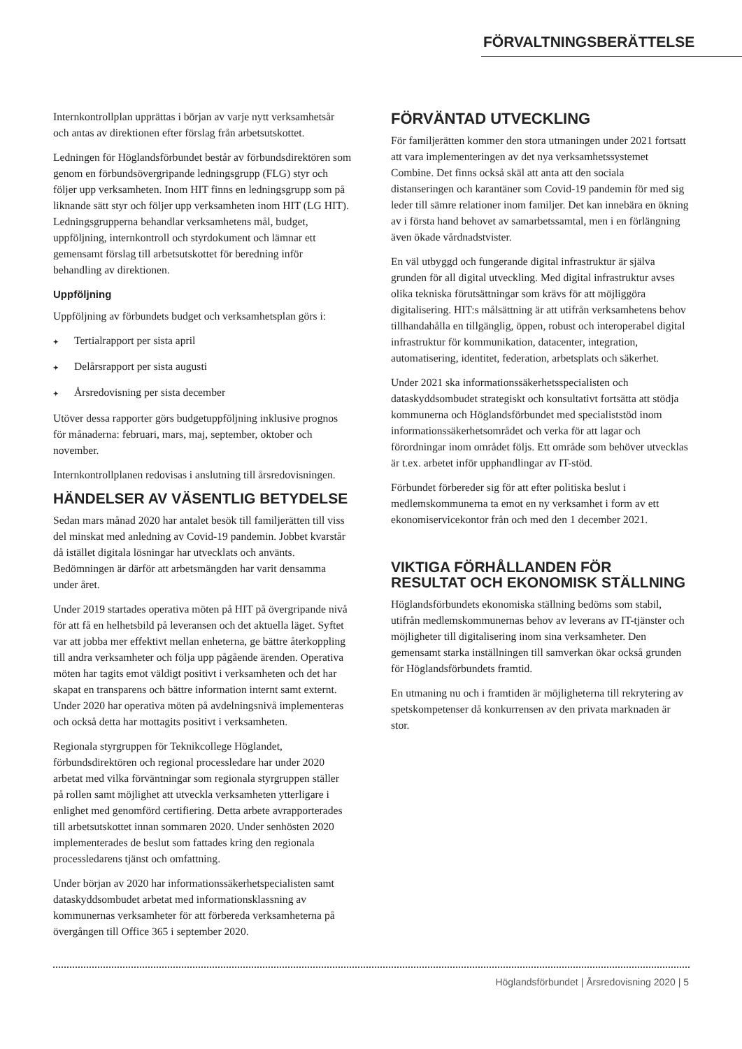FÖRVALTNINGSBERÄTTELSE
Internkontrollplan upprättas i början av varje nytt verksamhetsår och antas av direktionen efter förslag från arbetsutskottet.
Ledningen för Höglandsförbundet består av förbundsdirektören som genom en förbundsövergripande ledningsgrupp (FLG) styr och följer upp verksamheten. Inom HIT finns en ledningsgrupp som på liknande sätt styr och följer upp verksamheten inom HIT (LG HIT). Ledningsgrupperna behandlar verksamhetens mål, budget, uppföljning, internkontroll och styrdokument och lämnar ett gemensamt förslag till arbetsutskottet för beredning inför behandling av direktionen.
Uppföljning
Uppföljning av förbundets budget och verksamhetsplan görs i:
✦ Tertialrapport per sista april
✦ Delårsrapport per sista augusti
✦ Årsredovisning per sista december
Utöver dessa rapporter görs budgetuppföljning inklusive prognos för månaderna: februari, mars, maj, september, oktober och november.
Internkontrollplanen redovisas i anslutning till årsredovisningen.
HÄNDELSER AV VÄSENTLIG BETYDELSE
Sedan mars månad 2020 har antalet besök till familjerätten till viss del minskat med anledning av Covid-19 pandemin. Jobbet kvarstår då istället digitala lösningar har utvecklats och använts. Bedömningen är därför att arbetsmängden har varit densamma under året.
Under 2019 startades operativa möten på HIT på övergripande nivå för att få en helhetsbild på leveransen och det aktuella läget. Syftet var att jobba mer effektivt mellan enheterna, ge bättre återkoppling till andra verksamheter och följa upp pågående ärenden. Operativa möten har tagits emot väldigt positivt i verksamheten och det har skapat en transparens och bättre information internt samt externt. Under 2020 har operativa möten på avdelningsnivå implementeras och också detta har mottagits positivt i verksamheten.
Regionala styrgruppen för Teknikcollege Höglandet, förbundsdirektören och regional processledare har under 2020 arbetat med vilka förväntningar som regionala styrgruppen ställer på rollen samt möjlighet att utveckla verksamheten ytterligare i enlighet med genomförd certifiering. Detta arbete avrapporterades till arbetsutskottet innan sommaren 2020. Under senhösten 2020 implementerades de beslut som fattades kring den regionala processledarens tjänst och omfattning.
Under början av 2020 har informationssäkerhetspecialisten samt dataskyddsombudet arbetat med informationsklassning av kommunernas verksamheter för att förbereda verksamheterna på övergången till Office 365 i september 2020.
FÖRVÄNTAD UTVECKLING
För familjerätten kommer den stora utmaningen under 2021 fortsatt att vara implementeringen av det nya verksamhetssystemet Combine. Det finns också skäl att anta att den sociala distanseringen och karantäner som Covid-19 pandemin för med sig leder till sämre relationer inom familjer. Det kan innebära en ökning av i första hand behovet av samarbetssamtal, men i en förlängning även ökade vårdnadstvister.
En väl utbyggd och fungerande digital infrastruktur är själva grunden för all digital utveckling. Med digital infrastruktur avses olika tekniska förutsättningar som krävs för att möjliggöra digitalisering. HIT:s målsättning är att utifrån verksamhetens behov tillhandahålla en tillgänglig, öppen, robust och interoperabel digital infrastruktur för kommunikation, datacenter, integration, automatisering, identitet, federation, arbetsplats och säkerhet.
Under 2021 ska informationssäkerhetsspecialisten och dataskyddsombudet strategiskt och konsultativt fortsätta att stödja kommunerna och Höglandsförbundet med specialiststöd inom informationssäkerhetsområdet och verka för att lagar och förordningar inom området följs. Ett område som behöver utvecklas är t.ex. arbetet inför upphandlingar av IT-stöd.
Förbundet förbereder sig för att efter politiska beslut i medlemskommunerna ta emot en ny verksamhet i form av ett ekonomiservicekontor från och med den 1 december 2021.
VIKTIGA FÖRHÅLLANDEN FÖR RESULTAT OCH EKONOMISK STÄLLNING
Höglandsförbundets ekonomiska ställning bedöms som stabil, utifrån medlemskommunernas behov av leverans av IT-tjänster och möjligheter till digitalisering inom sina verksamheter. Den gemensamt starka inställningen till samverkan ökar också grunden för Höglandsförbundets framtid.
En utmaning nu och i framtiden är möjligheterna till rekrytering av spetskompetenser då konkurrensen av den privata marknaden är stor.
Höglandsförbundet | Årsredovisning 2020 | 5